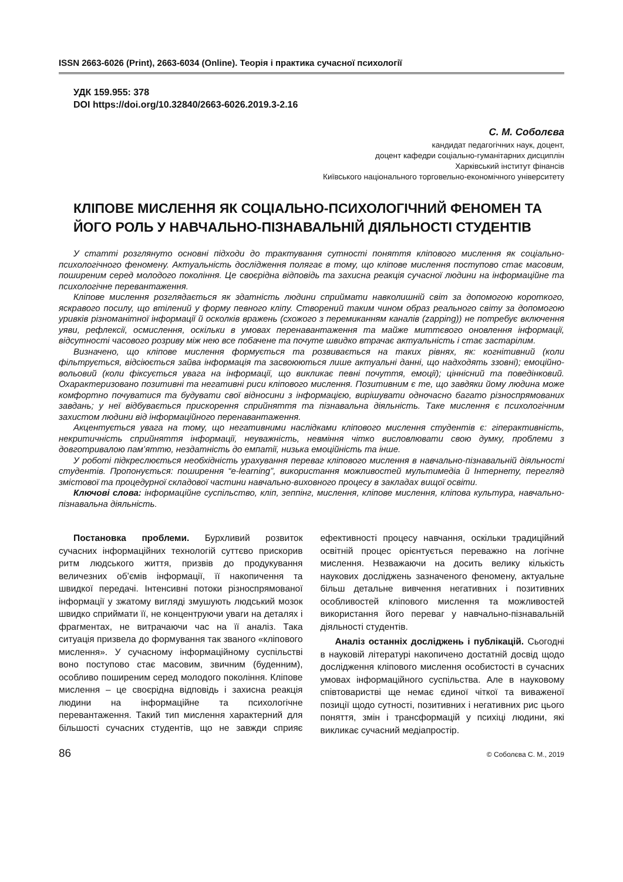ISSN 2663-6026 (Print), 2663-6034 (Online). Теорія і практика сучасної психології
УДК 159.955: 378
DOI https://doi.org/10.32840/2663-6026.2019.3-2.16
С. М. Соболєва
кандидат педагогічних наук, доцент,
доцент кафедри соціально-гуманітарних дисциплін
Харківський інститут фінансів
Київського національного торговельно-економічного університету
КЛІПОВЕ МИСЛЕННЯ ЯК СОЦІАЛЬНО-ПСИХОЛОГІЧНИЙ ФЕНОМЕН ТА ЙОГО РОЛЬ У НАВЧАЛЬНО-ПІЗНАВАЛЬНІЙ ДІЯЛЬНОСТІ СТУДЕНТІВ
У статті розглянуто основні підходи до трактування сутності поняття кліпового мислення як соціально-психологічного феномену. Актуальність дослідження полягає в тому, що кліпове мислення поступово стає масовим, поширеним серед молодого покоління. Це своєрідна відповідь та захисна реакція сучасної людини на інформаційне та психологічне перевантаження.
Кліпове мислення розглядається як здатність людини сприймати навколишній світ за допомогою короткого, яскравого посилу, що втілений у форму певного кліпу. Створений таким чином образ реального світу за допомогою уривків різноманітної інформації й осколків вражень (схожого з перемиканням каналів (zapping)) не потребує включення уяви, рефлексії, осмислення, оскільки в умовах перенавантаження та майже миттєвого оновлення інформації, відсутності часового розриву між нею все побачене та почуте швидко втрачає актуальність і стає застарілим.
Визначено, що кліпове мислення формується та розвивається на таких рівнях, як: когнітивний (коли фільтрується, відсіюється зайва інформація та засвоюються лише актуальні данні, що надходять ззовні); емоційно-вольовий (коли фіксується увага на інформації, що викликає певні почуття, емоції); ціннісний та поведінковий. Охарактеризовано позитивні та негативні риси кліпового мислення. Позитивним є те, що завдяки йому людина може комфортно почуватися та будувати свої відносини з інформацією, вирішувати одночасно багато різноспрямованих завдань; у неї відбувається прискорення сприйняття та пізнавальна діяльність. Таке мислення є психологічним захистом людини від інформаційного перенавантаження.
Акцентується увага на тому, що негативними наслідками кліпового мислення студентів є: гіперактивність, некритичність сприйняття інформації, неуважність, невміння чітко висловлювати свою думку, проблеми з довготривалою пам’яттю, нездатність до емпатії, низька емоційність та інше.
У роботі підкреслюється необхідність урахування переваг кліпового мислення в навчально-пізнавальній діяльності студентів. Пропонується: поширення “e-learning”, використання можливостей мультимедіа й Інтернету, перегляд змістової та процедурної складової частини навчально-виховного процесу в закладах вищої освіти.
Ключові слова: інформаційне суспільство, кліп, зеппінг, мислення, кліпове мислення, кліпова культура, навчально-пізнавальна діяльність.
Постановка проблеми. Бурхливий розвиток сучасних інформаційних технологій суттєво прискорив ритм людського життя, призвів до продукування величезних об’ємів інформації, її накопичення та швидкої передачі. Інтенсивні потоки різноспрямованої інформації у зжатому вигляді змушують людський мозок швидко сприймати її, не концентруючи уваги на деталях і фрагментах, не витрачаючи час на її аналіз. Така ситуація призвела до формування так званого «кліпового мислення». У сучасному інформаційному суспільстві воно поступово стає масовим, звичним (буденним), особливо поширеним серед молодого покоління. Кліпове мислення – це своєрідна відповідь і захисна реакція людини на інформаційне та психологічне перевантаження. Такий тип мислення характерний для більшості сучасних студентів, що не завжди сприяє ефективності процесу навчання, оскільки традиційний освітній процес орієнтується переважно на логічне мислення. Незважаючи на досить велику кількість наукових досліджень зазначеного феномену, актуальне більш детальне вивчення негативних і позитивних особливостей кліпового мислення та можливостей використання його переваг у навчально-пізнавальній діяльності студентів.
Аналіз останніх досліджень і публікацій. Сьогодні в науковій літературі накопичено достатній досвід щодо дослідження кліпового мислення особистості в сучасних умовах інформаційного суспільства. Але в науковому співтоваристві ще немає єдиної чіткої та виваженої позиції щодо сутності, позитивних і негативних рис цього поняття, змін і трансформацій у психіці людини, які викликає сучасний медіапростір.
86 © Соболєва С. М., 2019